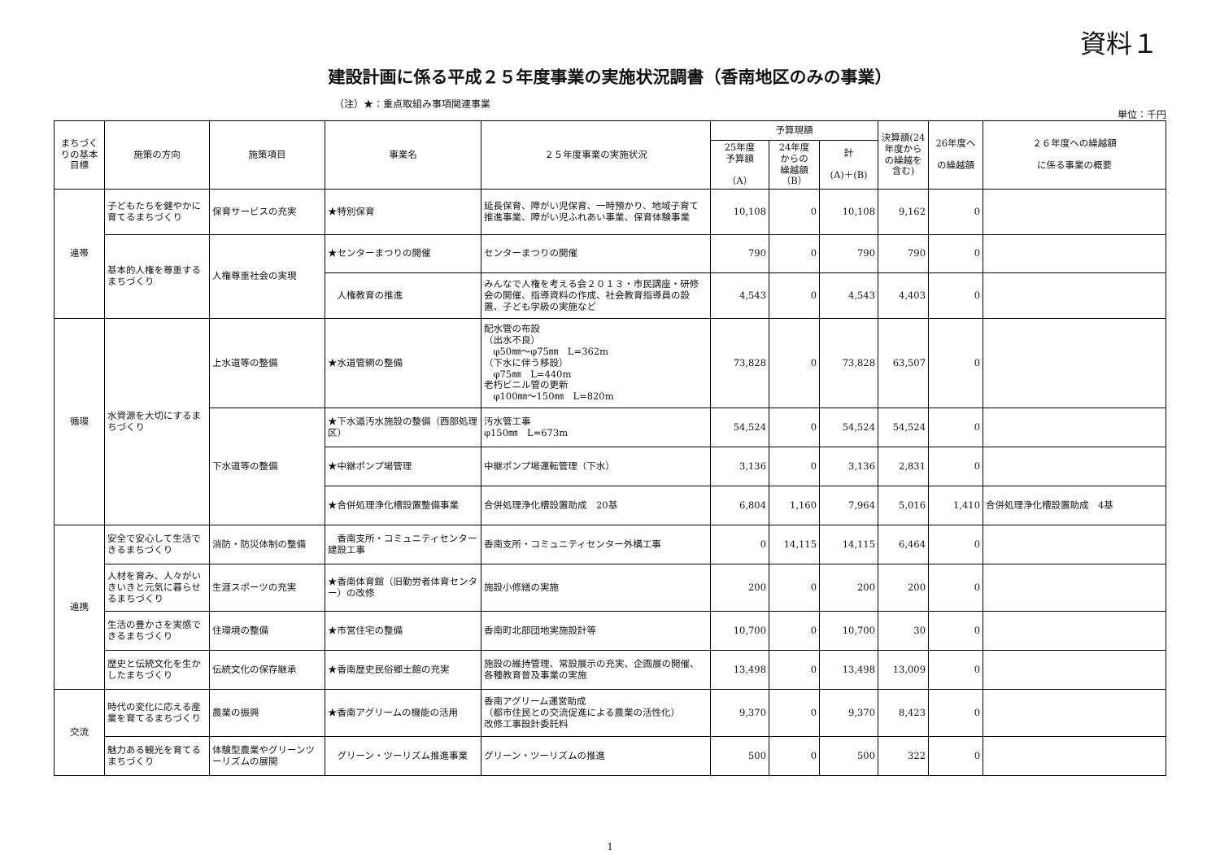資料１
建設計画に係る平成２５年度事業の実施状況調書（香南地区のみの事業）
（注）★：重点取組み事項関連事業
単位：千円
| まちづくりの基本目標 | 施策の方向 | 施策項目 | 事業名 | ２５年度事業の実施状況 | 予算現額 | | | 決算額(24年度からの繰越を含む) | 26年度へ の繰越額 | ２６年度への繰越額 に係る事業の概要 |
| --- | --- | --- | --- | --- | --- | --- | --- | --- | --- | --- |
| | | | | | 25年度 予算額 （A） | 24年度 からの 繰越額 （B） | 計 (A)＋(B) | | | |
| 連帯 | 子どもたちを健やかに育てるまちづくり | 保育サービスの充実 | ★特別保育 | 延長保育、障がい児保育、一時預かり、地域子育て推進事業、障がい児ふれあい事業、保育体験事業 | 10,108 | 0 | 10,108 | 9,162 | 0 | |
| | 基本的人権を尊重するまちづくり | 人権尊重社会の実現 | ★センターまつりの開催 | センターまつりの開催 | 790 | 0 | 790 | 790 | 0 | |
| | | | 人権教育の推進 | みんなで人権を考える会２０１３・市民講座・研修会の開催、指導資料の作成、社会教育指導員の設置、子ども学級の実施など | 4,543 | 0 | 4,543 | 4,403 | 0 | |
| 循環 | 水資源を大切にするまちづくり | 上水道等の整備 | ★水道管網の整備 | 配水管の布設 （出水不良） φ50㎜～φ75㎜ L=362m （下水に伴う移設） φ75㎜ L=440m 老朽ビニル管の更新 φ100㎜～150㎜ L=820m | 73,828 | 0 | 73,828 | 63,507 | 0 | |
| | | 下水道等の整備 | ★下水道汚水施設の整備（西部処理区） | 汚水管工事 φ150㎜ L=673m | 54,524 | 0 | 54,524 | 54,524 | 0 | |
| | | | ★中継ポンプ場管理 | 中継ポンプ場運転管理（下水） | 3,136 | 0 | 3,136 | 2,831 | 0 | |
| | | | ★合併処理浄化槽設置整備事業 | 合併処理浄化槽設置助成 20基 | 6,804 | 1,160 | 7,964 | 5,016 | 1,410 | 合併処理浄化槽設置助成 4基 |
| 連携 | 安全で安心して生活できるまちづくり | 消防・防災体制の整備 | 香南支所・コミュニティセンター建設工事 | 香南支所・コミュニティセンター外構工事 | 0 | 14,115 | 14,115 | 6,464 | 0 | |
| | 人材を育み、人々がいきいきと元気に暮らせるまちづくり | 生涯スポーツの充実 | ★香南体育館（旧勤労者体育センター）の改修 | 施設小修繕の実施 | 200 | 0 | 200 | 200 | 0 | |
| | 生活の豊かさを実感できるまちづくり | 住環境の整備 | ★市営住宅の整備 | 香南町北部団地実施設計等 | 10,700 | 0 | 10,700 | 30 | 0 | |
| | 歴史と伝統文化を生かしたまちづくり | 伝統文化の保存継承 | ★香南歴史民俗郷土館の充実 | 施設の維持管理、常設展示の充実、企画展の開催、各種教育普及事業の実施 | 13,498 | 0 | 13,498 | 13,009 | 0 | |
| 交流 | 時代の変化に応える産業を育てるまちづくり | 農業の振興 | ★香南アグリームの機能の活用 | 香南アグリーム運営助成 （都市住民との交流促進による農業の活性化） 改修工事設計委託料 | 9,370 | 0 | 9,370 | 8,423 | 0 | |
| | 魅力ある観光を育てるまちづくり | 体験型農業やグリーンツーリズムの展開 | グリーン・ツーリズム推進事業 | グリーン・ツーリズムの推進 | 500 | 0 | 500 | 322 | 0 | |
1